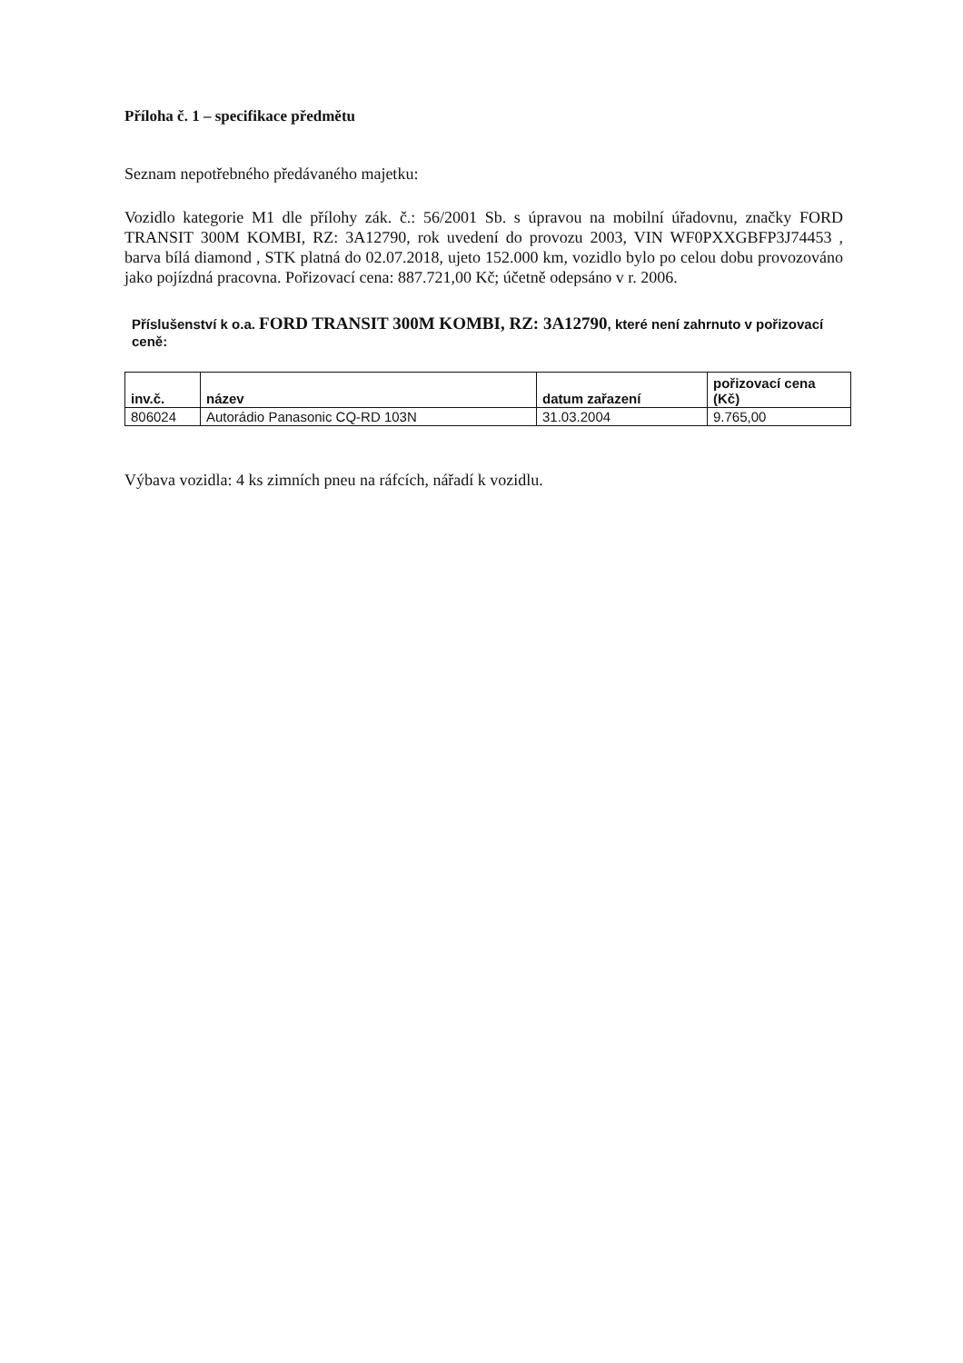Příloha č. 1 – specifikace předmětu
Seznam nepotřebného předávaného majetku:
Vozidlo kategorie M1 dle přílohy zák. č.: 56/2001 Sb. s úpravou na mobilní úřadovnu, značky FORD TRANSIT 300M KOMBI, RZ: 3A12790, rok uvedení do provozu 2003, VIN WF0PXXGBFP3J74453 , barva bílá diamond , STK platná do 02.07.2018, ujeto 152.000 km, vozidlo bylo po celou dobu provozováno jako pojízdná pracovna. Pořizovací cena: 887.721,00 Kč; účetně odepsáno v r. 2006.
Příslušenství k o.a. FORD TRANSIT 300M KOMBI, RZ: 3A12790, které není zahrnuto v pořizovací ceně:
| inv.č. | název | datum zařazení | pořizovací cena (Kč) |
| --- | --- | --- | --- |
| 806024 | Autorádio Panasonic CQ-RD 103N | 31.03.2004 | 9.765,00 |
Výbava vozidla: 4 ks zimních pneu na ráfcích, nářadí k vozidlu.